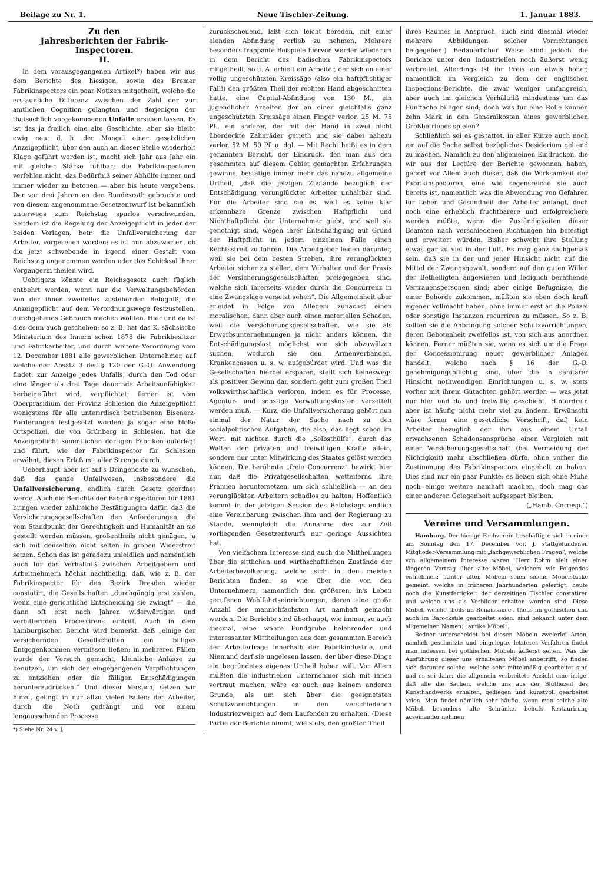Beilage zu Nr. 1. Neue Tischler-Zeitung. 1. Januar 1883.
Zu den
Jahresberichten der Fabrik-Inspectoren.
II.
In dem vorausgegangenen Artikel*) haben wir aus dem Berichte des hiesigen, sowie des Bremer Fabrikinspectors ein paar Notizen mitgetheilt, welche die erstaunliche Differenz zwischen der Zahl der zur amtlichen Cognition gelangten und derjenigen der thatsächlich vorgekommenen Unfälle ersehen lassen. Es ist das ja freilich eine alte Geschichte, aber sie bleibt ewig neu: d. h. der Mangel einer gesetzlichen Anzeigepflicht, über den auch an dieser Stelle wiederholt Klage geführt worden ist, macht sich Jahr aus Jahr ein mit gleicher Stärke fühlbar; die Fabrikinspectoren verfehlen nicht, das Bedürfniß seiner Abhülfe immer und immer wieder zu betonen — aber bis heute vergebens. Der vor drei Jahren an den Bundesrath gebrachte und von diesem angenommene Gesetzentwurf ist bekanntlich unterwegs zum Reichstag spurlos verschwunden. Seitdem ist die Regelung der Anzeigepflicht in jeder der beiden Vorlagen, betr. die Unfallversicherung der Arbeiter, vorgesehen worden; es ist nun abzuwarten, ob die jetzt schwebende in irgend einer Gestalt vom Reichstag angenommen werden oder das Schicksal ihrer Vorgängerin theilen wird.
Uebrigens könnte ein Reichsgesetz auch füglich entbehrt werden, wenn nur die Verwaltungsbehörden von der ihnen zweifellos zustehenden Befugniß, die Anzeigepflicht auf dem Verordnungswege festzustellen, durchgehends Gebrauch machen wollten. Hier und da ist dies denn auch geschehen; so z. B. hat das K. sächsische Ministerium des Innern schon 1878 die Fabrikbesitzer und Fabrikarbeiter, und durch weitere Verordnung vom 12. December 1881 alle gewerblichen Unternehmer, auf welche der Absatz 3 des § 120 der G.-O. Anwendung findet, zur Anzeige jedes Unfalls, durch den Tod oder eine länger als drei Tage dauernde Arbeitsunfähigkeit herbeigeführt wird, verpflichtet; ferner ist vom Oberpräsidium der Provinz Schlesien die Anzeigepflicht wenigstens für alle unterirdisch betriebenen Eisenerz-Förderungen festgesetzt worden; ja sogar eine bloße Ortspolizei, die von Grünberg in Schlesien, hat die Anzeigepflicht sämmtlichen dortigen Fabriken auferlegt und führt, wie der Fabrikinspector für Schlesien erwähnt, diesen Erlaß mit aller Strenge durch.
Ueberhaupt aber ist auf's Dringendste zu wünschen, daß das ganze Unfallwesen, insbesondere die Unfallversicherung, endlich durch Gesetz geordnet werde. Auch die Berichte der Fabrikinspectoren für 1881 bringen wieder zahlreiche Bestätigungen dafür, daß die Versicherungsgesellschaften den Anforderungen, die vom Standpunkt der Gerechtigkeit und Humanität an sie gestellt werden müssen, großentheils nicht genügen, ja sich mit denselben nicht selten in groben Widerstreit setzen. Schon das ist geradezu unleidlich und namentlich auch für das Verhältniß zwischen Arbeitgebern und Arbeitnehmern höchst nachtheilig, daß, wie z. B. der Fabrikinspector für den Bezirk Dresden wieder constatirt, die Gesellschaften „durchgängig erst zahlen, wenn eine gerichtliche Entscheidung sie zwingt“ — die dann oft erst nach Jahren widerwärtigen und verbitternden Processirens eintritt. Auch in dem hamburgischen Bericht wird bemerkt, daß „einige der versichernden Gesellschaften ein billiges Entgegenkommen vermissen ließen; in mehreren Fällen wurde der Versuch gemacht, kleinliche Anlässe zu benutzen, um sich der eingegangenen Verpflichtungen zu entziehen oder die fälligen Entschädigungen herunterzudrücken.“ Und dieser Versuch, setzen wir hinzu, gelingt in nur allzu vielen Fällen; der Arbeiter, durch die Noth gedrängt und vor einem langaussehenden Processe
*) Siehe Nr. 24 v. J.
zurückscheuend, läßt sich leicht bereden, mit einer elenden Abfindung vorlieb zu nehmen. Mehrere besonders frappante Beispiele hiervon werden wiederum in dem Bericht des badischen Fabrikinspectors mitgetheilt; so u. A. erhielt ein Arbeiter, der sich an einer völlig ungeschützten Kreissäge (also ein haftpflichtiger Fall!) den größten Theil der rechten Hand abgeschnitten hatte, eine Capital-Abfindung von 130 M., ein jugendlicher Arbeiter, der an einer gleichfalls ganz ungeschützten Kreissäge einen Finger verlor, 25 M. 75 Pf., ein anderer, der mit der Hand in zwei nicht überdeckte Zahnräder gerieth und sie dabei nahezu verlor, 52 M. 50 Pf. u. dgl. — Mit Recht heißt es in dem genannten Bericht, der Eindruck, den man aus den gesammten auf diesem Gebiet gemachten Erfahrungen gewinne, bestätige immer mehr das nahezu allgemeine Urtheil, „daß die jetzigen Zustände bezüglich der Entschädigung verunglückter Arbeiter unhaltbar sind. Für die Arbeiter sind sie es, weil es keine klar erkennbare Grenze zwischen Haftpflicht und Nichthaftpflicht der Unternehmer giebt, und weil sie genöthigt sind, wegen ihrer Entschädigung auf Grund der Haftpflicht in jedem einzelnen Falle einen Rechtsstreit zu führen. Die Arbeitgeber leiden darunter, weil sie bei dem besten Streben, ihre verunglückten Arbeiter sicher zu stellen, dem Verhalten und der Praxis der Versicherungsgesellschaften preisgegeben sind, welche sich ihrerseits wieder durch die Concurrenz in eine Zwangslage versetzt sehen“. Die Allgemeinheit aber erleidet in Folge von Alledem zunächst einen moralischen, dann aber auch einen materiellen Schaden, weil die Versicherungsgesellschaften, wie sie als Erwerbsunternehmungen ja nicht anders können, die Entschädigungslast möglichst von sich abzuwälzen suchen, wodurch sie den Armenverbänden, Krankencassen u. s. w. aufgebürdet wird. Und was die Gesellschaften hierbei ersparen, stellt sich keineswegs als positiver Gewinn dar, sondern geht zum großen Theil volkswirthschaftlich verloren, indem es für Processe, Agentur- und sonstige Verwaltungskosten verzettelt werden muß. — Kurz, die Unfallversicherung gehört nun einmal der Natur der Sache nach zu den socialpolitischen Aufgaben, die also, das liegt schon im Wort, mit nichten durch die „Selbsthülfe“, durch das Walten der privaten und freiwilligen Kräfte allein, sondern nur unter Mitwirkung des Staates gelöst werden können. Die berühmte „freie Concurrenz“ bewirkt hier nur, daß die Privatgesellschaften wetteifernd ihre Prämien heruntersetzen, um sich schließlich — an den verunglückten Arbeitern schadlos zu halten. Hoffentlich kommt in der jetzigen Session des Reichstags endlich eine Vereinbarung zwischen ihm und der Regierung zu Stande, wenngleich die Annahme des zur Zeit vorliegenden Gesetzentwurfs nur geringe Aussichten hat.
Von vielfachem Interesse sind auch die Mittheilungen über die sittlichen und wirthschaftlichen Zustände der Arbeiterbevölkerung, welche sich in den meisten Berichten finden, so wie über die von den Unternehmern, namentlich den größeren, in's Leben gerufenen Wohlfahrtseinrichtungen, deren eine große Anzahl der mannichfachsten Art namhaft gemacht werden. Die Berichte sind überhaupt, wie immer, so auch diesmal, eine wahre Fundgrube belehrender und interessanter Mittheilungen aus dem gesammten Bereich der Arbeiterfrage innerhalb der Fabrikindustrie, und Niemand darf sie ungelesen lassen, der über diese Dinge ein begründetes eigenes Urtheil haben will. Vor Allem müßten die industriellen Unternehmer sich mit ihnen vertraut machen, wäre es auch aus keinem anderen Grunde, als um sich über die geeignetsten Schutzvorrichtungen in den verschiedenen Industriezweigen auf dem Laufenden zu erhalten. (Diese Partie der Berichte nimmt, wie stets, den größten Theil
ihres Raumes in Anspruch, auch sind diesmal wieder mehrere Abbildungen solcher Vorrichtungen beigegeben.) Bedauerlicher Weise sind jedoch die Berichte unter den Industriellen noch äußerst wenig verbreitet. Allerdings ist ihr Preis ein etwas hoher, namentlich im Vergleich zu dem der englischen Inspections-Berichte, die zwar weniger umfangreich, aber auch im gleichen Verhältniß mindestens um das Fünffache billiger sind; doch was für eine Rolle können zehn Mark in den Generalkosten eines gewerblichen Großbetriebes spielen?
Schließlich sei es gestattet, in aller Kürze auch noch ein auf die Sache selbst bezügliches Desiderium geltend zu machen. Nämlich zu den allgemeinen Eindrücken, die wir aus der Lectüre der Berichte gewonnen haben, gehört vor Allem auch dieser, daß die Wirksamkeit der Fabrikinspectoren, eine wie segensreiche sie auch bereits ist, namentlich was die Abwendung von Gefahren für Leben und Gesundheit der Arbeiter anlangt, doch noch eine erheblich fruchtbarere und erfolgreichere werden müßte, wenn die Zuständigkeiten dieser Beamten nach verschiedenen Richtungen hin befestigt und erweitert würden. Bisher schwebt ihre Stellung etwas gar zu viel in der Luft. Es mag ganz sachgemäß sein, daß sie in der und jener Hinsicht nicht auf die Mittel der Zwangsgewalt, sondern auf den guten Willen der Betheiligten angewiesen und lediglich berathende Vertrauenspersonen sind; aber einige Befugnisse, die einer Behörde zukommen, müßten sie eben doch kraft eigener Vollmacht haben, ohne immer erst an die Polizei oder sonstige Instanzen recurriren zu müssen. So z. B. sollten sie die Anbringung solcher Schutzvorrichtungen, deren Gebotenheit zweifellos ist, von sich aus anordnen können. Ferner müßten sie, wenn es sich um die Frage der Concessionirung neuer gewerblicher Anlagen handelt, welche nach § 16 der G.-O. genehmigungspflichtig sind, über die in sanitärer Hinsicht nothwendigen Einrichtungen u. s. w. stets vorher mit ihrem Gutachten gehört werden — was jetzt nur hier und da und freiwillig geschieht. Hinterdrein aber ist häufig nicht mehr viel zu ändern. Erwünscht wäre ferner eine gesetzliche Vorschrift, daß kein Arbeiter bezüglich der ihm aus einem Unfall erwachsenen Schadensansprüche einen Vergleich mit einer Versicherungsgesellschaft (bei Vermeidung der Nichtigkeit) mehr abschließen dürfe, ohne vorher die Zustimmung des Fabrikinspectors eingeholt zu haben. Dies sind nur ein paar Punkte; es ließen sich ohne Mühe noch einige weitere namhaft machen, doch mag das einer anderen Gelegenheit aufgespart bleiben.
(„Hamb. Corresp.“)
Vereine und Versammlungen.
Hamburg. Der hiesige Fachverein beschäftigte sich in einer am Sonntag den 17. December vor. J. stattgefundenen Mitglieder-Versammlung mit „fachgewerblichen Fragen“, welche von allgemeinem Interesse waren. Herr Rohm hielt einen längeren Vortrag über alte Möbel, welchem wir Folgendes entnehmen: „Unter alten Möbeln seien solche Möbelstücke gemeint, welche in früheren Jahrhunderten gefertigt, heute noch die Kunstfertigkeit der derzeitigen Tischler constatiren und welche uns als Vorbilder erhalten worden sind. Diese Möbel, welche theils im Renaissance-, theils im gothischen und auch im Barockstile gearbeitet seien, sind bekannt unter dem allgemeinen Namen: „antike Möbel“.
Redner unterscheidet bei diesen Möbeln zweierlei Arten, nämlich geschnitzte und eingelegte, letzteres Verfahren findet man indessen bei gothischen Möbeln äußerst selten. Was die Ausführung dieser uns erhaltenen Möbel anbetrifft, so finden sich darunter solche, welche sehr mittelmäßig gearbeitet sind und es sei daher die allgemein verbreitete Ansicht eine irrige, daß alle die Sachen, welche uns aus der Blüthezeit des Kunsthandwerks erhalten, gediegen und kunstvoll gearbeitet seien. Man findet nämlich sehr häufig, wenn man solche alte Möbel, besonders alte Schränke, behufs Restaurirung auseinander nehmen